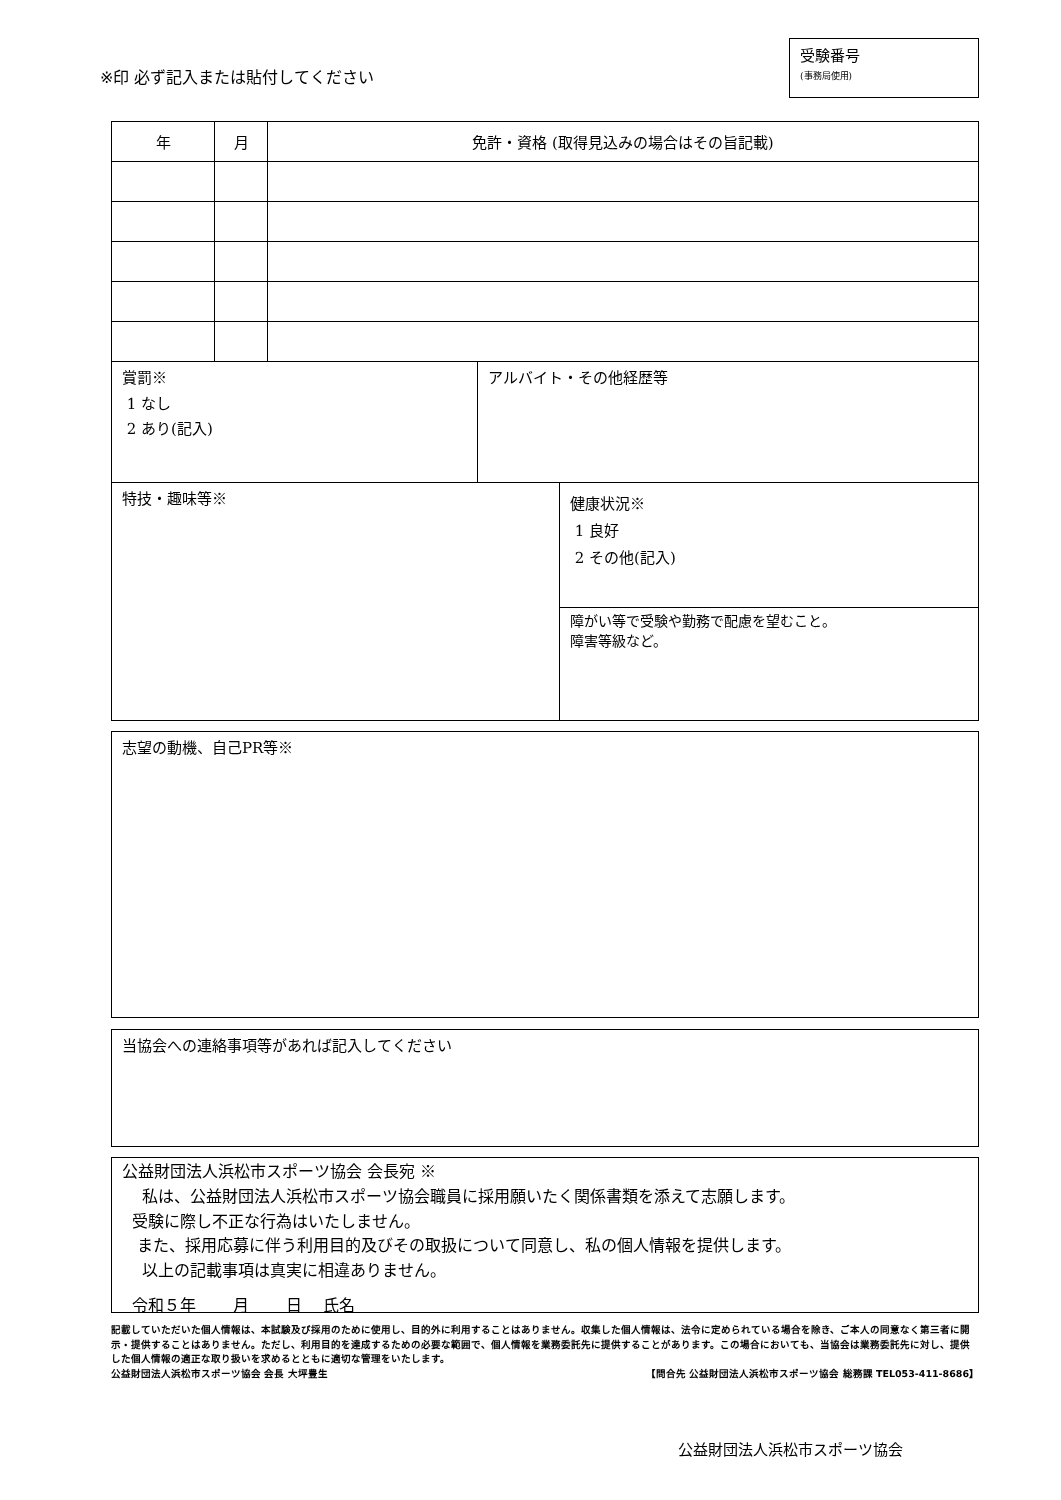※印 必ず記入または貼付してください
受験番号
(事務局使用)
| 年 | 月 | 免許・資格 (取得見込みの場合はその旨記載) |
| --- | --- | --- |
賞罰※
1 なし
2 あり(記入)
アルバイト・その他経歴等
特技・趣味等※
健康状況※
1 良好
2 その他(記入)
障がい等で受験や勤務で配慮を望むこと。
障害等級など。
志望の動機、自己PR等※
当協会への連絡事項等があれば記入してください
公益財団法人浜松市スポーツ協会 会長宛 ※
私は、公益財団法人浜松市スポーツ協会職員に採用願いたく関係書類を添えて志願します。
受験に際し不正な行為はいたしません。
また、採用応募に伴う利用目的及びその取扱について同意し、私の個人情報を提供します。
以上の記載事項は真実に相違ありません。
令和５年 　　月　 　日　 氏名　　　　　　　　　　　　　　　　　　　　
記載していただいた個人情報は、本試験及び採用のために使用し、目的外に利用することはありません。収集した個人情報は、法令に定められている場合を除き、ご本人の同意なく第三者に開示・提供することはありません。ただし、利用目的を達成するための必要な範囲で、個人情報を業務委託先に提供することがあります。この場合においても、当協会は業務委託先に対し、提供した個人情報の適正な取り扱いを求めるとともに適切な管理をいたします。
公益財団法人浜松市スポーツ協会 会長 大坪豊生 【問合先 公益財団法人浜松市スポーツ協会 総務課 TEL053-411-8686】
公益財団法人浜松市スポーツ協会